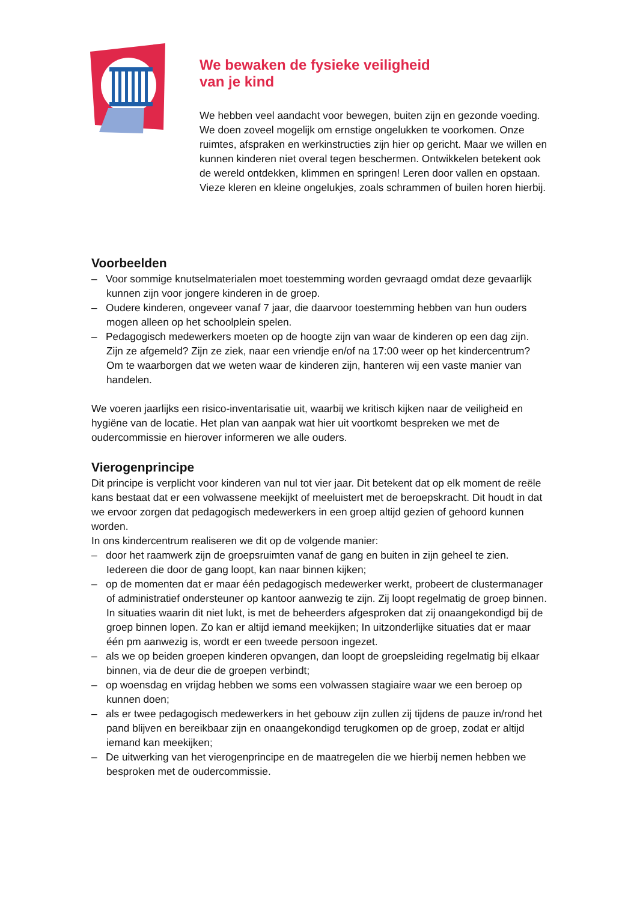We bewaken de fysieke veiligheid
van je kind
We hebben veel aandacht voor bewegen, buiten zijn en gezonde voeding. We doen zoveel mogelijk om ernstige ongelukken te voorkomen. Onze ruimtes, afspraken en werkinstructies zijn hier op gericht. Maar we willen en kunnen kinderen niet overal tegen beschermen. Ontwikkelen betekent ook de wereld ontdekken, klimmen en springen! Leren door vallen en opstaan. Vieze kleren en kleine ongelukjes, zoals schrammen of builen horen hierbij.
Voorbeelden
– Voor sommige knutselmaterialen moet toestemming worden gevraagd omdat deze gevaarlijk kunnen zijn voor jongere kinderen in de groep.
– Oudere kinderen, ongeveer vanaf 7 jaar, die daarvoor toestemming hebben van hun ouders mogen alleen op het schoolplein spelen.
– Pedagogisch medewerkers moeten op de hoogte zijn van waar de kinderen op een dag zijn. Zijn ze afgemeld? Zijn ze ziek, naar een vriendje en/of na 17:00 weer op het kindercentrum? Om te waarborgen dat we weten waar de kinderen zijn, hanteren wij een vaste manier van handelen.
We voeren jaarlijks een risico-inventarisatie uit, waarbij we kritisch kijken naar de veiligheid en hygiëne van de locatie. Het plan van aanpak wat hier uit voortkomt bespreken we met de oudercommissie en hierover informeren we alle ouders.
Vierogenprincipe
Dit principe is verplicht voor kinderen van nul tot vier jaar. Dit betekent dat op elk moment de reële kans bestaat dat er een volwassene meekijkt of meeluistert met de beroepskracht. Dit houdt in dat we ervoor zorgen dat pedagogisch medewerkers in een groep altijd gezien of gehoord kunnen worden.
In ons kindercentrum realiseren we dit op de volgende manier:
– door het raamwerk zijn de groepsruimten vanaf de gang en buiten in zijn geheel te zien. Iedereen die door de gang loopt, kan naar binnen kijken;
– op de momenten dat er maar één pedagogisch medewerker werkt, probeert de clustermanager of administratief ondersteuner op kantoor aanwezig te zijn. Zij loopt regelmatig de groep binnen. In situaties waarin dit niet lukt, is met de beheerders afgesproken dat zij onaangekondigd bij de groep binnen lopen. Zo kan er altijd iemand meekijken; In uitzonderlijke situaties dat er maar één pm aanwezig is, wordt er een tweede persoon ingezet.
– als we op beiden groepen kinderen opvangen, dan loopt de groepsleiding regelmatig bij elkaar binnen, via de deur die de groepen verbindt;
– op woensdag en vrijdag hebben we soms een volwassen stagiaire waar we een beroep op kunnen doen;
– als er twee pedagogisch medewerkers in het gebouw zijn zullen zij tijdens de pauze in/rond het pand blijven en bereikbaar zijn en onaangekondigd terugkomen op de groep, zodat er altijd iemand kan meekijken;
– De uitwerking van het vierogenprincipe en de maatregelen die we hierbij nemen hebben we besproken met de oudercommissie.